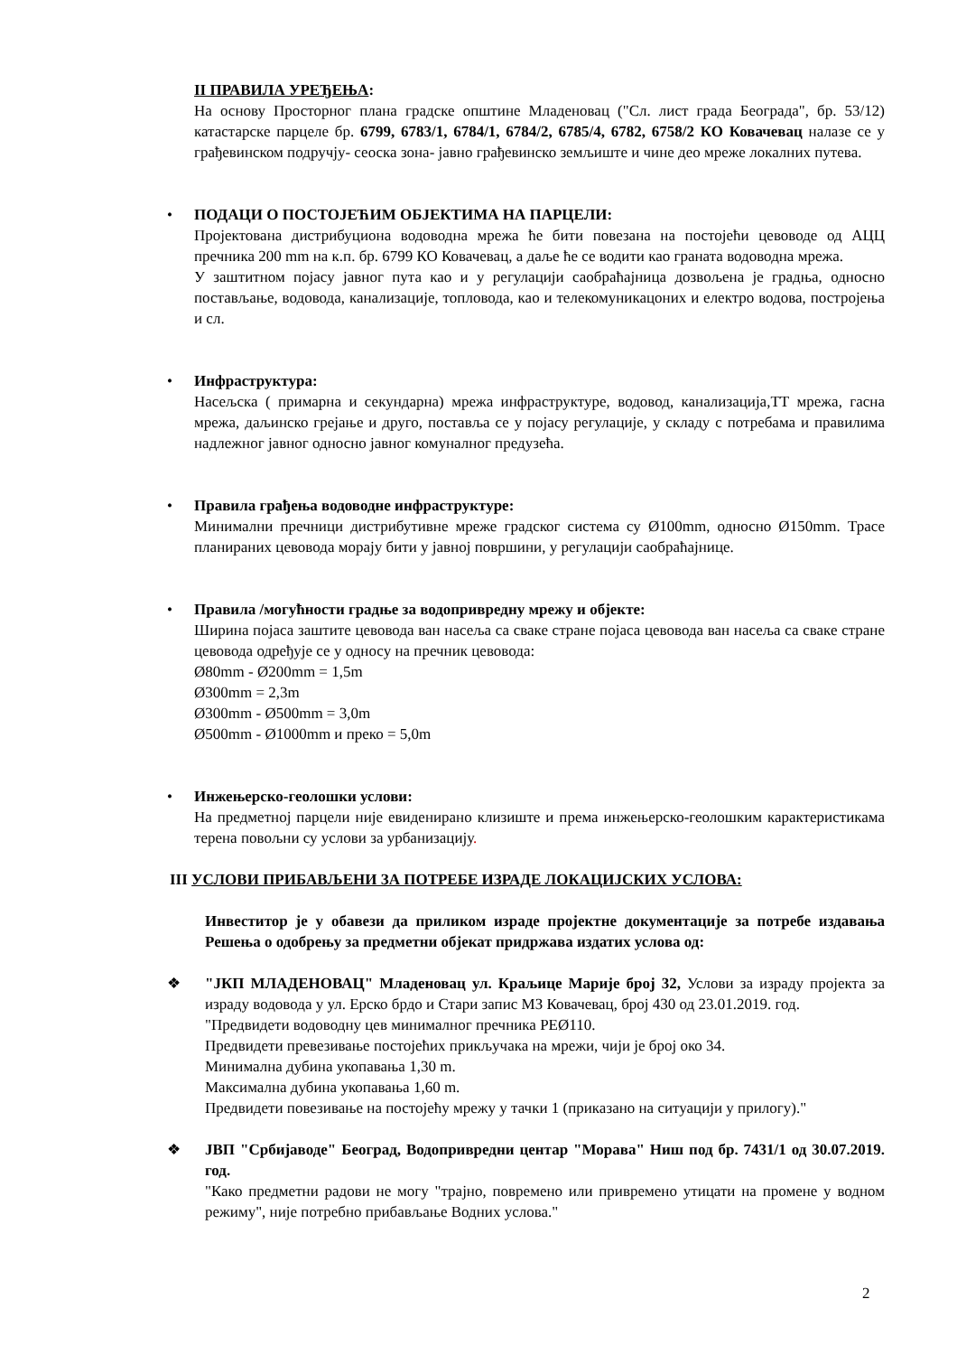II ПРАВИЛА УРЕЂЕЊА:
На основу Просторног плана градске општине Младеновац ("Сл. лист града Београда", бр. 53/12) катастарске парцеле бр. 6799, 6783/1, 6784/1, 6784/2, 6785/4, 6782, 6758/2 КО Ковачевац налазе се у грађевинском подручју- сеоска зона- јавно грађевинско земљиште и чине део мреже локалних путева.
• ПОДАЦИ О ПОСТОЈЕЋИМ ОБЈЕКТИМА НА ПАРЦЕЛИ:
Пројектована дистрибуциона водоводна мрежа ће бити повезана на постојећи цевоводе од АЦЦ пречника 200 mm на к.п. бр. 6799 КО Ковачевац, а даље ће се водити као граната водоводна мрежа.
У заштитном појасу јавног пута као и у регулацији саобраћајница дозвољена је градња, односно постављање, водовода, канализације, топловода, као и телекомуникацоних и електро водова, постројења и сл.
• Инфраструктура:
Насељска ( примарна и секундарна) мрежа инфраструктуре, водовод, канализација,ТТ мрежа, гасна мрежа, даљинско грејање и друго, поставља се у појасу регулације, у складу с потребама и правилима надлежног јавног односно јавног комуналног предузећа.
• Правила грађења водоводне инфраструктуре:
Минимални пречници дистрибутивне мреже градског система су Ø100mm, односно Ø150mm. Трасе планираних цевовода морају бити у јавној површини, у регулацији саобраћајнице.
• Правила /могућности градње за водопривредну мрежу и објекте:
Ширина појаса заштите цевовода ван насеља са сваке стране појаса цевовода ван насеља са сваке стране цевовода одређује се у односу на пречник цевовода:
Ø80mm - Ø200mm = 1,5m
Ø300mm = 2,3m
Ø300mm - Ø500mm = 3,0m
Ø500mm - Ø1000mm и преко = 5,0m
• Инжењерско-геолошки услови:
На предметној парцели није евиденирано клизиште и према инжењерско-геолошким карактеристикама терена повољни су услови за урбанизацију.
III УСЛОВИ ПРИБАВЉЕНИ ЗА ПОТРЕБЕ ИЗРАДЕ ЛОКАЦИЈСКИХ УСЛОВА:
Инвеститор је у обавези да приликом израде пројектне документације за потребе издавања Решења о одобрењу за предметни објекат придржава издатих услова од:
❖ "ЈКП МЛАДЕНОВАЦ" Младеновац ул. Краљице Марије број 32, Услови за израду пројекта за израду водовода у ул. Ерско брдо и Стари запис МЗ Ковачевац, број 430 од 23.01.2019. год.
"Предвидети водоводну цев минималног пречника PEØ110.
Предвидети превезивање постојећих прикључака на мрежи, чији је број око 34.
Минимална дубина укопавања 1,30 m.
Максимална дубина укопавања 1,60 m.
Предвидети повезивање на постојећу мрежу у тачки 1 (приказано на ситуацији у прилогу)."
❖ ЈВП "Србијаводе" Београд, Водопривредни центар "Морава" Ниш под бр. 7431/1 од 30.07.2019. год.
"Како предметни радови не могу "трајно, повремено или привремено утицати на промене у водном режиму", није потребно прибављање Водних услова."
2